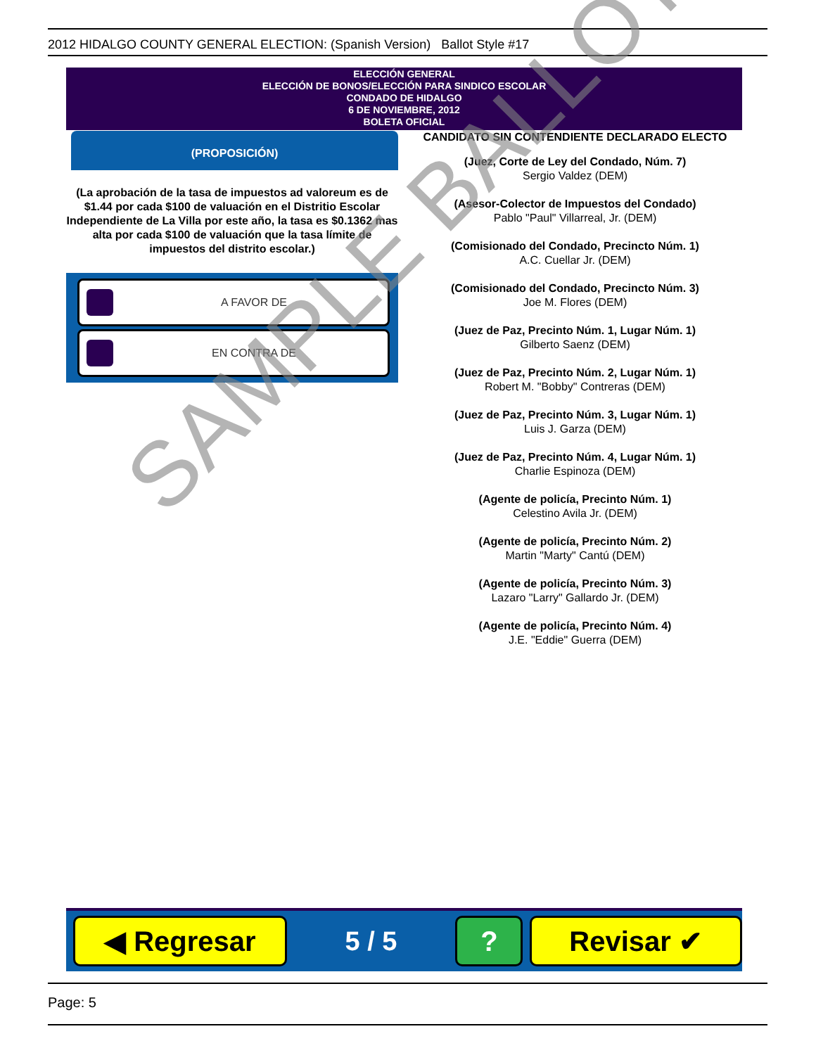2012 HIDALGO COUNTY GENERAL ELECTION: (Spanish Version) Ballot Style #17
ELECCIÓN GENERAL
ELECCIÓN DE BONOS/ELECCIÓN PARA SINDICO ESCOLAR
CONDADO DE HIDALGO
6 DE NOVIEMBRE, 2012
BOLETA OFICIAL
(PROPOSICIÓN)
(La aprobación de la tasa de impuestos ad valoreum es de $1.44 por cada $100 de valuación en el Distritio Escolar Independiente de La Villa por este año, la tasa es $0.1362 mas alta por cada $100 de valuación que la tasa límite de impuestos del distrito escolar.)
A FAVOR DE
EN CONTRA DE
CANDIDATO SIN CONTENDIENTE DECLARADO ELECTO
(Juez, Corte de Ley del Condado, Núm. 7)
Sergio Valdez (DEM)
(Asesor-Colector de Impuestos del Condado)
Pablo "Paul" Villarreal, Jr. (DEM)
(Comisionado del Condado, Precincto Núm. 1)
A.C. Cuellar Jr. (DEM)
(Comisionado del Condado, Precincto Núm. 3)
Joe M. Flores (DEM)
(Juez de Paz, Precinto Núm. 1, Lugar Núm. 1)
Gilberto Saenz (DEM)
(Juez de Paz, Precinto Núm. 2, Lugar Núm. 1)
Robert M. "Bobby" Contreras (DEM)
(Juez de Paz, Precinto Núm. 3, Lugar Núm. 1)
Luis J. Garza (DEM)
(Juez de Paz, Precinto Núm. 4, Lugar Núm. 1)
Charlie Espinoza (DEM)
(Agente de policía, Precinto Núm. 1)
Celestino Avila Jr. (DEM)
(Agente de policía, Precinto Núm. 2)
Martin "Marty" Cantú (DEM)
(Agente de policía, Precinto Núm. 3)
Lazaro "Larry" Gallardo Jr. (DEM)
(Agente de policía, Precinto Núm. 4)
J.E. "Eddie" Guerra (DEM)
SAMPLE BALLOT
◀ Regresar
5 / 5
? Revisar ✔
Page: 5